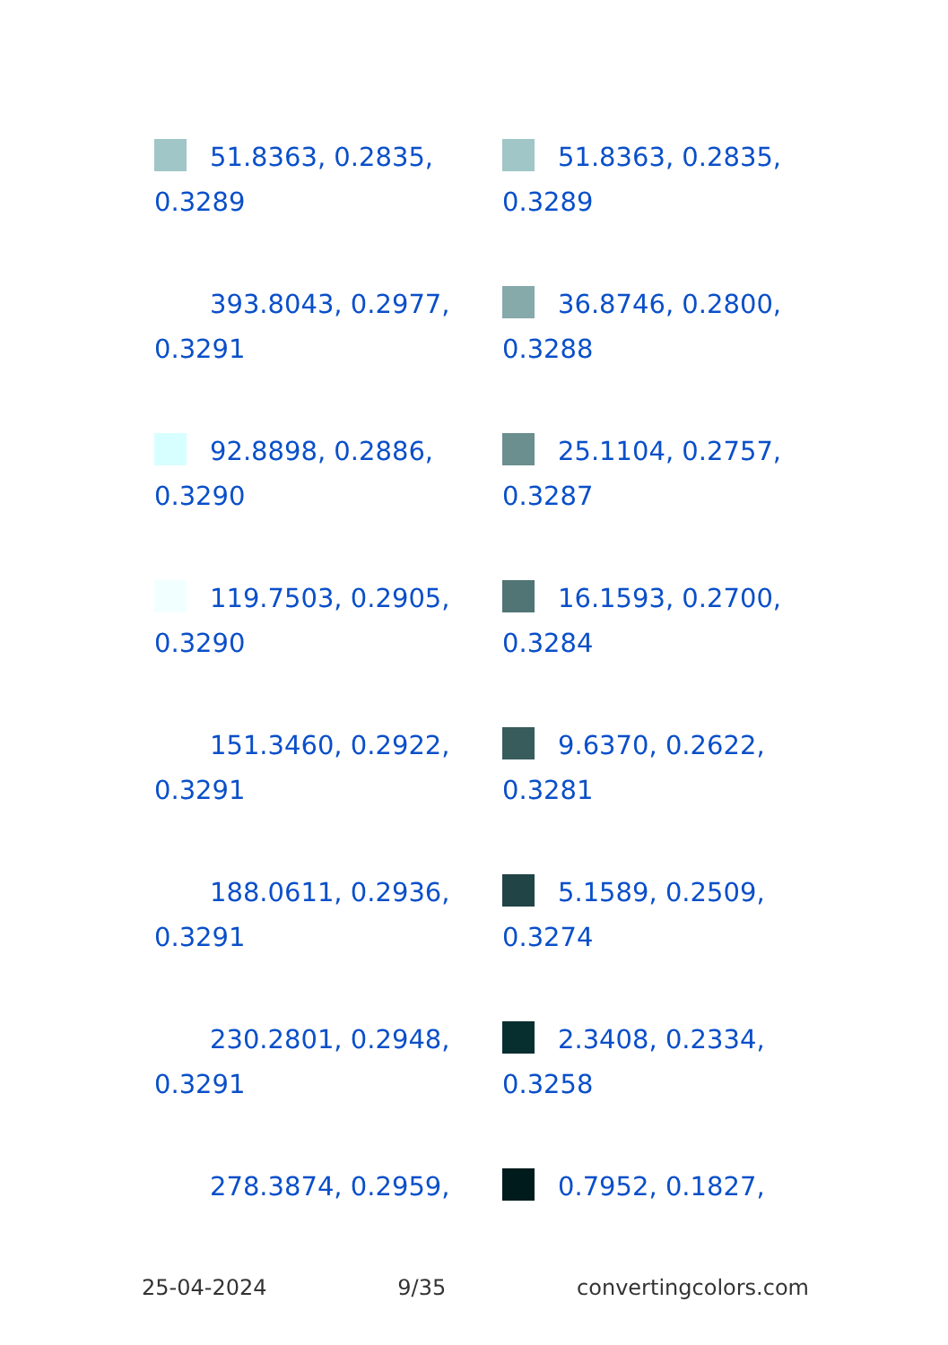51.8363, 0.2835, 0.3289
51.8363, 0.2835, 0.3289
393.8043, 0.2977, 0.3291
36.8746, 0.2800, 0.3288
92.8898, 0.2886, 0.3290
25.1104, 0.2757, 0.3287
119.7503, 0.2905, 0.3290
16.1593, 0.2700, 0.3284
151.3460, 0.2922, 0.3291
9.6370, 0.2622, 0.3281
188.0611, 0.2936, 0.3291
5.1589, 0.2509, 0.3274
230.2801, 0.2948, 0.3291
2.3408, 0.2334, 0.3258
278.3874, 0.2959,
0.7952, 0.1827,
25-04-2024 9/35 convertingcolors.com